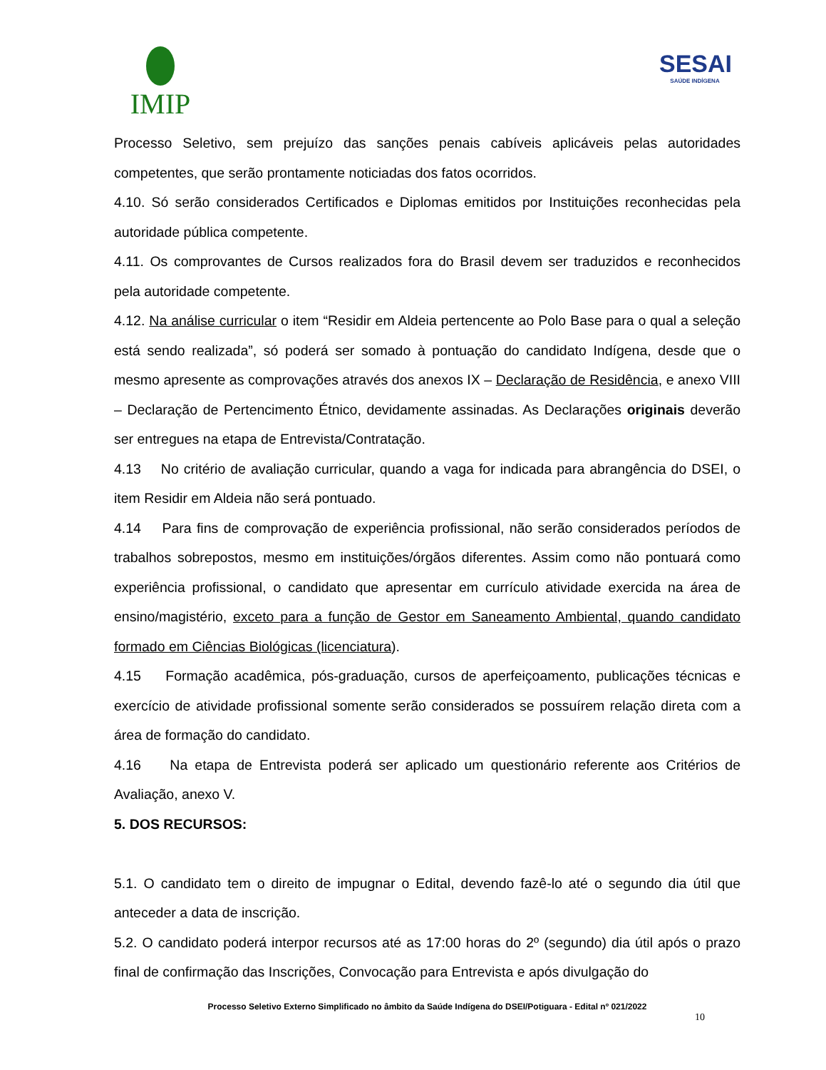IMIP
SESAI
SAÚDE INDÍGENA
Processo Seletivo, sem prejuízo das sanções penais cabíveis aplicáveis pelas autoridades competentes, que serão prontamente noticiadas dos fatos ocorridos.
4.10. Só serão considerados Certificados e Diplomas emitidos por Instituições reconhecidas pela autoridade pública competente.
4.11. Os comprovantes de Cursos realizados fora do Brasil devem ser traduzidos e reconhecidos pela autoridade competente.
4.12. Na análise curricular o item “Residir em Aldeia pertencente ao Polo Base para o qual a seleção está sendo realizada”, só poderá ser somado à pontuação do candidato Indígena, desde que o mesmo apresente as comprovações através dos anexos IX – Declaração de Residência, e anexo VIII – Declaração de Pertencimento Étnico, devidamente assinadas. As Declarações originais deverão ser entregues na etapa de Entrevista/Contratação.
4.13 No critério de avaliação curricular, quando a vaga for indicada para abrangência do DSEI, o item Residir em Aldeia não será pontuado.
4.14 Para fins de comprovação de experiência profissional, não serão considerados períodos de trabalhos sobrepostos, mesmo em instituições/órgãos diferentes. Assim como não pontuará como experiência profissional, o candidato que apresentar em currículo atividade exercida na área de ensino/magistério, exceto para a função de Gestor em Saneamento Ambiental, quando candidato formado em Ciências Biológicas (licenciatura).
4.15 Formação acadêmica, pós-graduação, cursos de aperfeiçoamento, publicações técnicas e exercício de atividade profissional somente serão considerados se possuírem relação direta com a área de formação do candidato.
4.16 Na etapa de Entrevista poderá ser aplicado um questionário referente aos Critérios de Avaliação, anexo V.
5. DOS RECURSOS:
5.1. O candidato tem o direito de impugnar o Edital, devendo fazê-lo até o segundo dia útil que anteceder a data de inscrição.
5.2. O candidato poderá interpor recursos até as 17:00 horas do 2º (segundo) dia útil após o prazo final de confirmação das Inscrições, Convocação para Entrevista e após divulgação do
Processo Seletivo Externo Simplificado no âmbito da Saúde Indígena do DSEI/Potiguara - Edital nº 021/2022
10